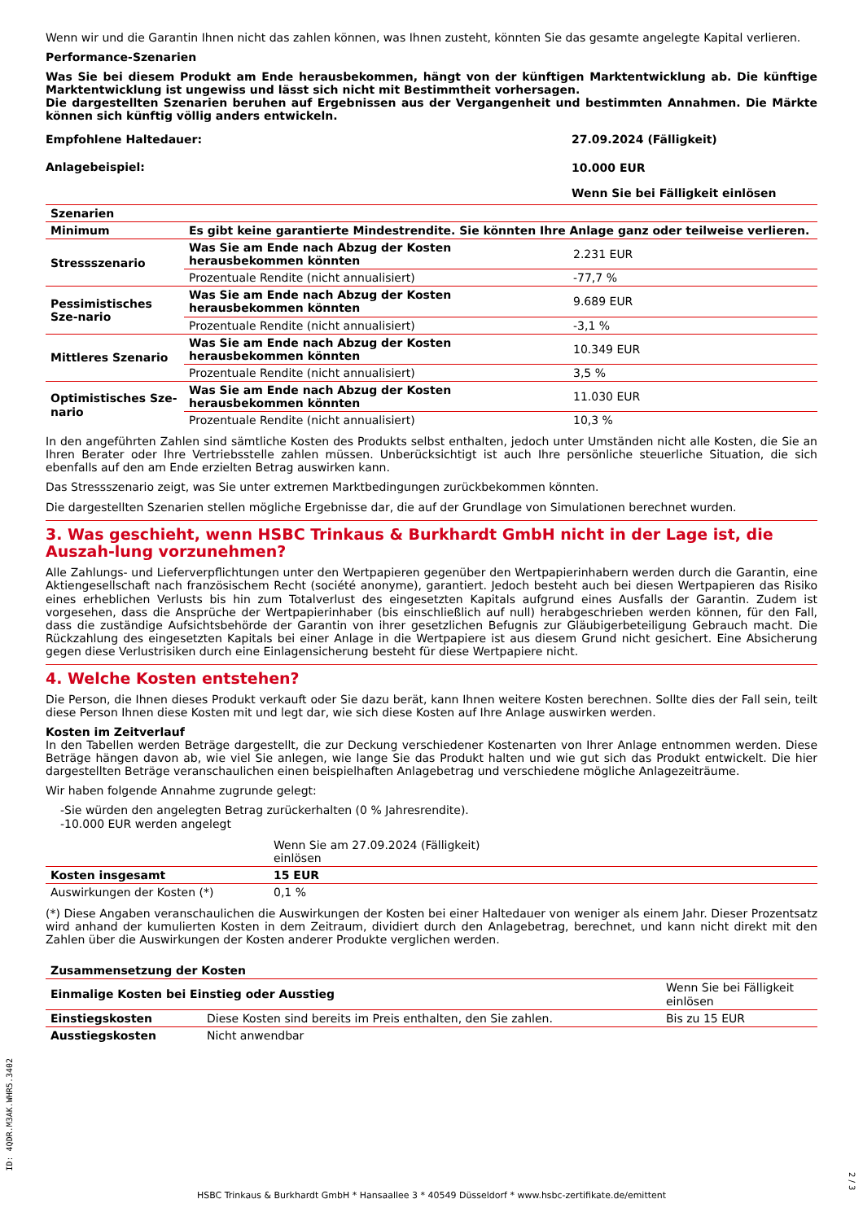Wenn wir und die Garantin Ihnen nicht das zahlen können, was Ihnen zusteht, könnten Sie das gesamte angelegte Kapital verlieren.
Performance-Szenarien
Was Sie bei diesem Produkt am Ende herausbekommen, hängt von der künftigen Marktentwicklung ab. Die künftige Marktentwicklung ist ungewiss und lässt sich nicht mit Bestimmtheit vorhersagen.
Die dargestellten Szenarien beruhen auf Ergebnissen aus der Vergangenheit und bestimmten Annahmen. Die Märkte können sich künftig völlig anders entwickeln.
| Empfohlene Haltedauer: | 27.09.2024 (Fälligkeit) |
| Anlagebeispiel: | 10.000 EUR |
| | Wenn Sie bei Fälligkeit einlösen |
| Szenarien | | |
| --- | --- | --- |
| Minimum | Es gibt keine garantierte Mindestrendite. Sie könnten Ihre Anlage ganz oder teilweise verlieren. | |
| Stressszenario | Was Sie am Ende nach Abzug der Kosten herausbekommen könnten | 2.231 EUR |
| | Prozentuale Rendite (nicht annualisiert) | -77,7 % |
| Pessimistisches Sze-nario | Was Sie am Ende nach Abzug der Kosten herausbekommen könnten | 9.689 EUR |
| | Prozentuale Rendite (nicht annualisiert) | -3,1 % |
| Mittleres Szenario | Was Sie am Ende nach Abzug der Kosten herausbekommen könnten | 10.349 EUR |
| | Prozentuale Rendite (nicht annualisiert) | 3,5 % |
| Optimistisches Sze-nario | Was Sie am Ende nach Abzug der Kosten herausbekommen könnten | 11.030 EUR |
| | Prozentuale Rendite (nicht annualisiert) | 10,3 % |
In den angeführten Zahlen sind sämtliche Kosten des Produkts selbst enthalten, jedoch unter Umständen nicht alle Kosten, die Sie an Ihren Berater oder Ihre Vertriebsstelle zahlen müssen. Unberücksichtigt ist auch Ihre persönliche steuerliche Situation, die sich ebenfalls auf den am Ende erzielten Betrag auswirken kann.
Das Stressszenario zeigt, was Sie unter extremen Marktbedingungen zurückbekommen könnten.
Die dargestellten Szenarien stellen mögliche Ergebnisse dar, die auf der Grundlage von Simulationen berechnet wurden.
3. Was geschieht, wenn HSBC Trinkaus & Burkhardt GmbH nicht in der Lage ist, die Auszah-lung vorzunehmen?
Alle Zahlungs- und Lieferverpflichtungen unter den Wertpapieren gegenüber den Wertpapierinhabern werden durch die Garantin, eine Aktiengesellschaft nach französischem Recht (société anonyme), garantiert. Jedoch besteht auch bei diesen Wertpapieren das Risiko eines erheblichen Verlusts bis hin zum Totalverlust des eingesetzten Kapitals aufgrund eines Ausfalls der Garantin. Zudem ist vorgesehen, dass die Ansprüche der Wertpapierinhaber (bis einschließlich auf null) herabgeschrieben werden können, für den Fall, dass die zuständige Aufsichtsbehörde der Garantin von ihrer gesetzlichen Befugnis zur Gläubigerbeteiligung Gebrauch macht. Die Rückzahlung des eingesetzten Kapitals bei einer Anlage in die Wertpapiere ist aus diesem Grund nicht gesichert. Eine Absicherung gegen diese Verlustrisiken durch eine Einlagensicherung besteht für diese Wertpapiere nicht.
4. Welche Kosten entstehen?
Die Person, die Ihnen dieses Produkt verkauft oder Sie dazu berät, kann Ihnen weitere Kosten berechnen. Sollte dies der Fall sein, teilt diese Person Ihnen diese Kosten mit und legt dar, wie sich diese Kosten auf Ihre Anlage auswirken werden.
Kosten im Zeitverlauf
In den Tabellen werden Beträge dargestellt, die zur Deckung verschiedener Kostenarten von Ihrer Anlage entnommen werden. Diese Beträge hängen davon ab, wie viel Sie anlegen, wie lange Sie das Produkt halten und wie gut sich das Produkt entwickelt. Die hier dargestellten Beträge veranschaulichen einen beispielhaften Anlagebetrag und verschiedene mögliche Anlagezeiträume.
Wir haben folgende Annahme zugrunde gelegt:
-Sie würden den angelegten Betrag zurückerhalten (0 % Jahresrendite).
-10.000 EUR werden angelegt
| | Wenn Sie am 27.09.2024 (Fälligkeit) einlösen | |
| Kosten insgesamt | 15 EUR | |
| Auswirkungen der Kosten (*) | 0,1 % | |
(*) Diese Angaben veranschaulichen die Auswirkungen der Kosten bei einer Haltedauer von weniger als einem Jahr. Dieser Prozentsatz wird anhand der kumulierten Kosten in dem Zeitraum, dividiert durch den Anlagebetrag, berechnet, und kann nicht direkt mit den Zahlen über die Auswirkungen der Kosten anderer Produkte verglichen werden.
| Zusammensetzung der Kosten | | |
| --- | --- | --- |
| Einmalige Kosten bei Einstieg oder Ausstieg | | Wenn Sie bei Fälligkeit einlösen |
| Einstiegskosten | Diese Kosten sind bereits im Preis enthalten, den Sie zahlen. | Bis zu 15 EUR |
| Ausstiegskosten | Nicht anwendbar | |
ID: 4QDR.M3AK.WHR5.3402
2 / 3
HSBC Trinkaus & Burkhardt GmbH * Hansaallee 3 * 40549 Düsseldorf * www.hsbc-zertifikate.de/emittent